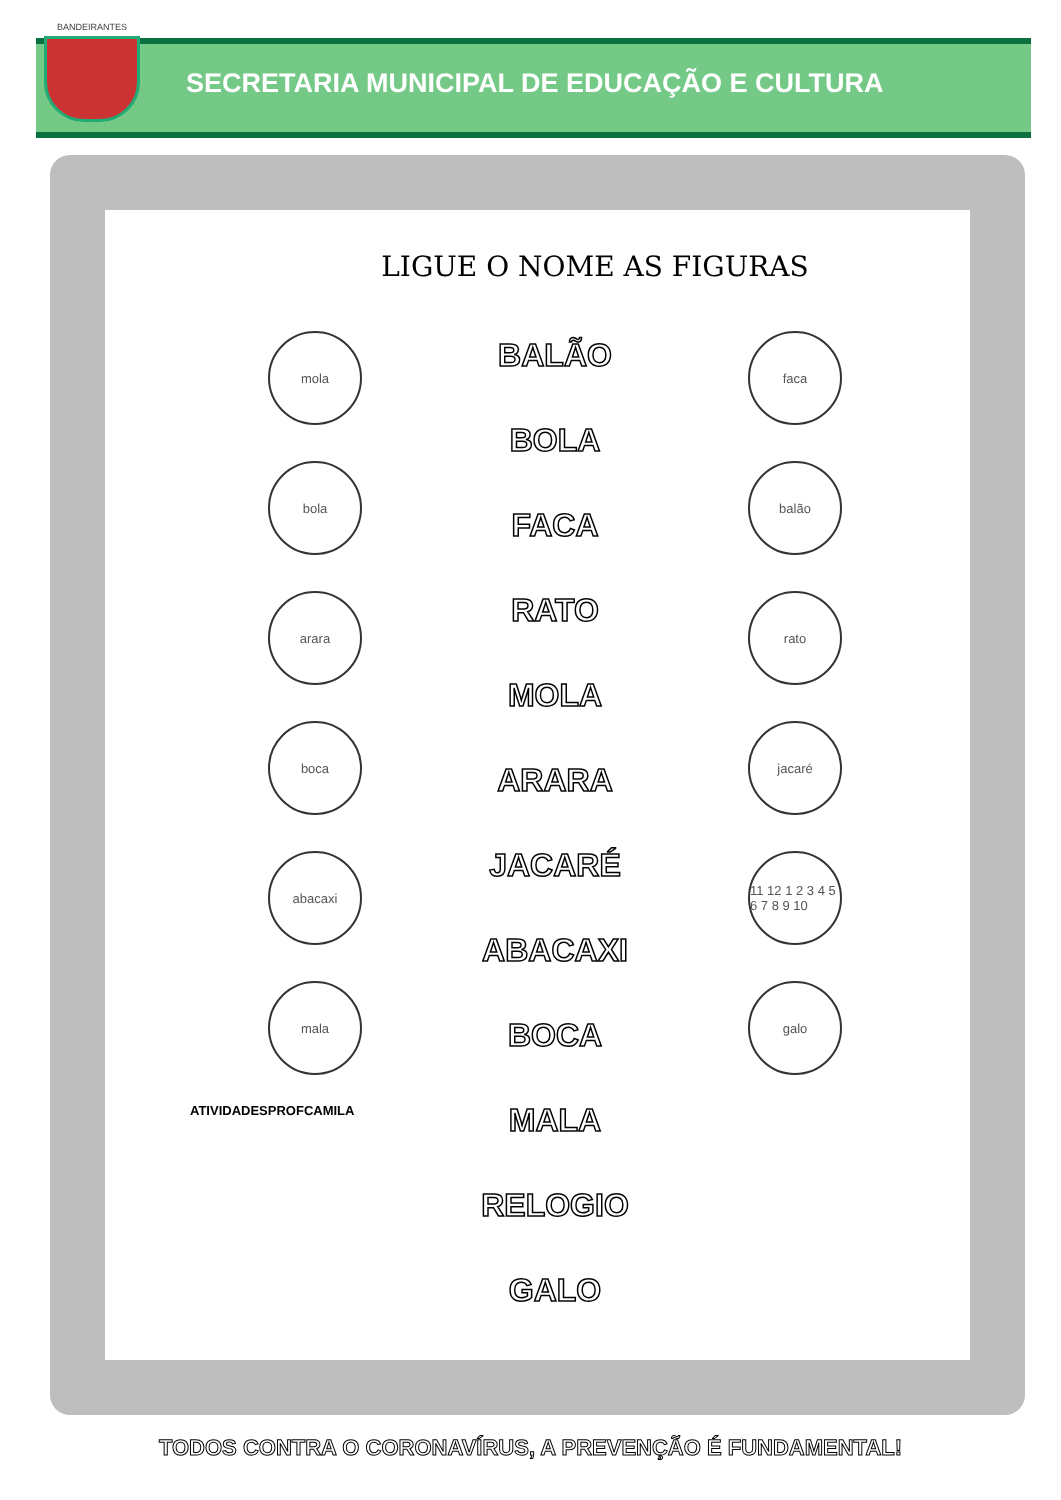SECRETARIA MUNICIPAL DE EDUCAÇÃO E CULTURA
BANDEIRANTES
LIGUE O NOME AS FIGURAS
mola
bola
arara
boca
abacaxi
mala
ATIVIDADESPROFCAMILA
BALÃO
BOLA
FACA
RATO
MOLA
ARARA
JACARÉ
ABACAXI
BOCA
MALA
RELOGIO
GALO
faca
balão
rato
jacaré
11 12 1 2 3 4 5 6 7 8 9 10
galo
TODOS CONTRA O CORONAVÍRUS, A PREVENÇÃO É FUNDAMENTAL!